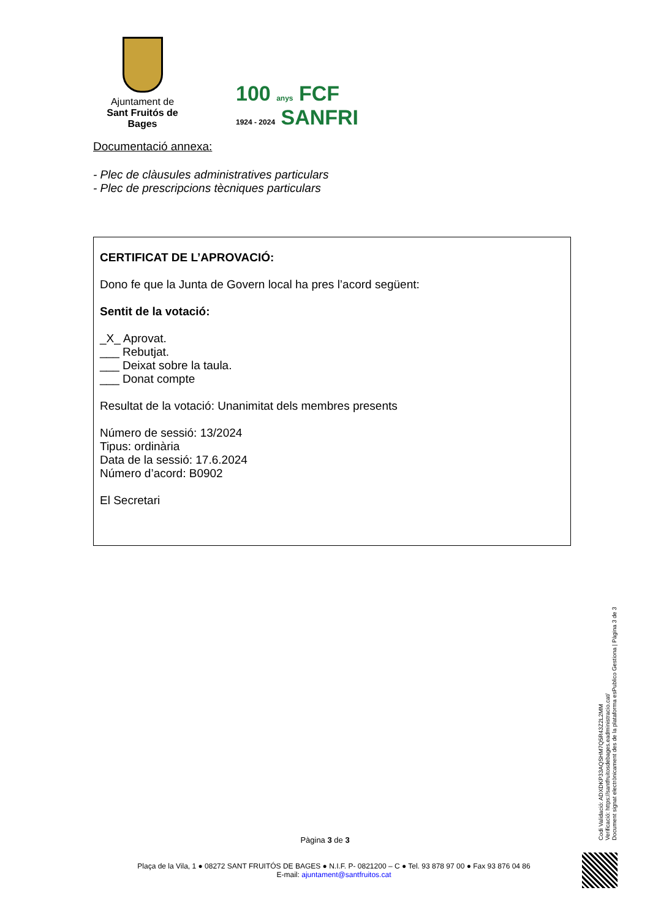Ajuntament de
Sant Fruitós de Bages
100 anys FCF
1924 - 2024 SANFRI
Documentació annexa:
- Plec de clàusules administratives particulars
- Plec de prescripcions tècniques particulars
CERTIFICAT DE L’APROVACIÓ:
Dono fe que la Junta de Govern local ha pres l’acord següent:
Sentit de la votació:
_X_ Aprovat.
___ Rebutjat.
___ Deixat sobre la taula.
___ Donat compte
Resultat de la votació: Unanimitat dels membres presents
Número de sessió: 13/2024
Tipus: ordinària
Data de la sessió: 17.6.2024
Número d’acord: B0902
El Secretari
Codi Validació: ADXDKP33AQSHM7Q5R43Z2L2MM
Verificació: https://santfruitosdebages.eadministracio.cat/
Document signat electrònicament des de la plataforma esPublico Gestiona | Pàgina 3 de 3
Pàgina 3 de 3
Plaça de la Vila, 1 ● 08272 SANT FRUITÓS DE BAGES ● N.I.F. P- 0821200 – C ● Tel. 93 878 97 00 ● Fax 93 876 04 86
E-mail: ajuntament@santfruitos.cat